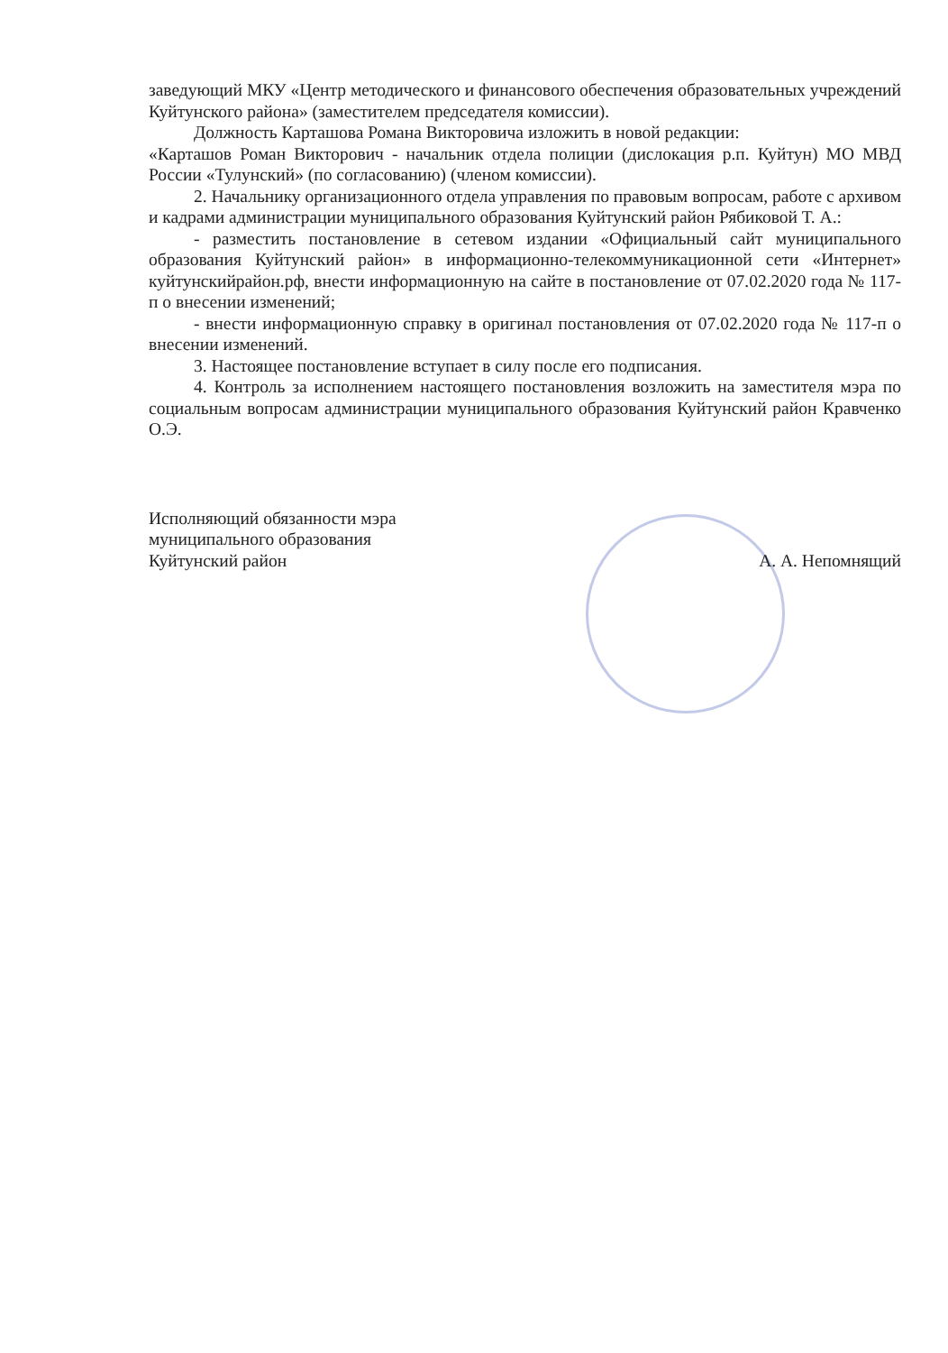заведующий МКУ «Центр методического и финансового обеспечения образовательных учреждений Куйтунского района» (заместителем председателя комиссии).
Должность Карташова Романа Викторовича изложить в новой редакции:
«Карташов Роман Викторович - начальник отдела полиции (дислокация р.п. Куйтун) МО МВД России «Тулунский» (по согласованию) (членом комиссии).
2. Начальнику организационного отдела управления по правовым вопросам, работе с архивом и кадрами администрации муниципального образования Куйтунский район Рябиковой Т. А.:
- разместить постановление в сетевом издании «Официальный сайт муниципального образования Куйтунский район» в информационно-телекоммуникационной сети «Интернет» куйтунскийрайон.рф, внести информационную на сайте в постановление от 07.02.2020 года № 117-п о внесении изменений;
- внести информационную справку в оригинал постановления от 07.02.2020 года № 117-п о внесении изменений.
3. Настоящее постановление вступает в силу после его подписания.
4. Контроль за исполнением настоящего постановления возложить на заместителя мэра по социальным вопросам администрации муниципального образования Куйтунский район Кравченко О.Э.
Исполняющий обязанности мэра
муниципального образования
Куйтунский район
А. А. Непомнящий